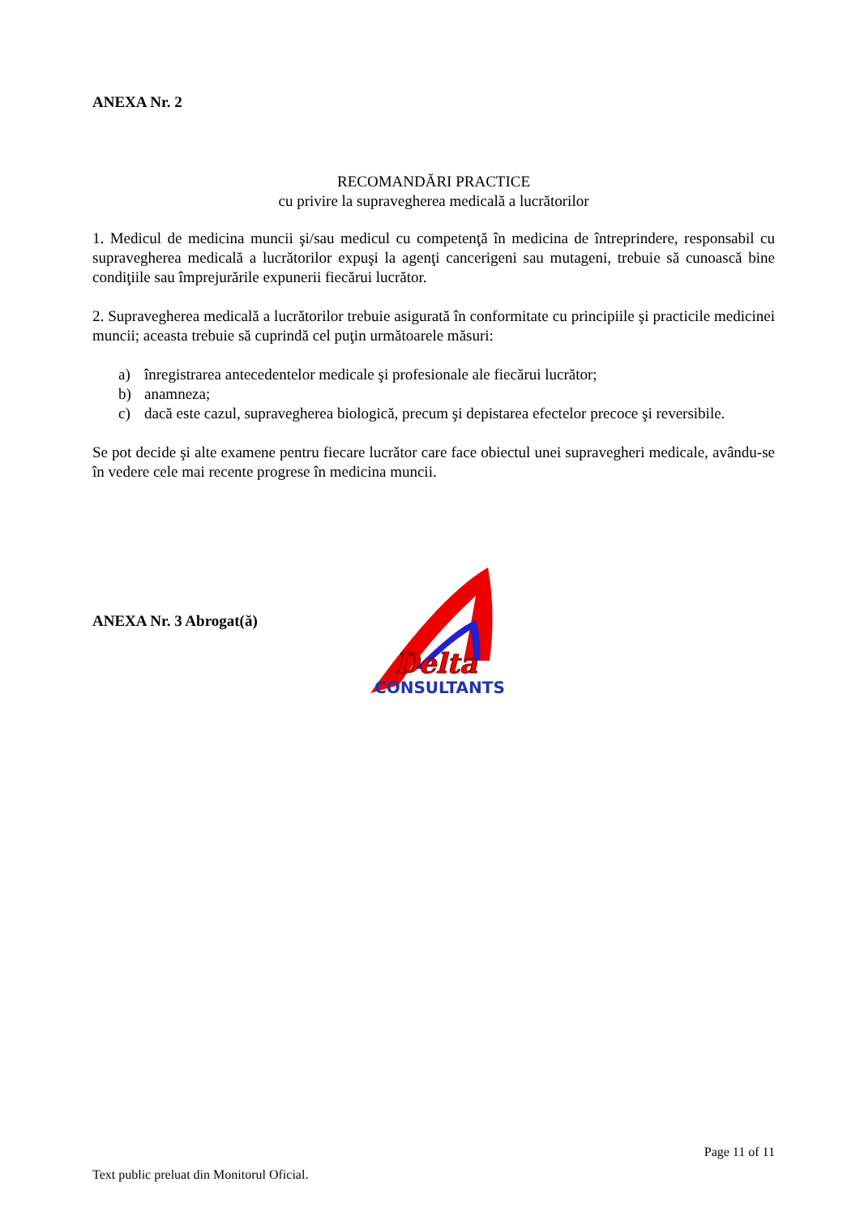ANEXA Nr. 2
RECOMANDĂRI PRACTICE
cu privire la supravegherea medicală a lucrătorilor
1. Medicul de medicina muncii şi/sau medicul cu competenţă în medicina de întreprindere, responsabil cu supravegherea medicală a lucrătorilor expuşi la agenţi cancerigeni sau mutageni, trebuie să cunoască bine condiţiile sau împrejurările expunerii fiecărui lucrător.
2. Supravegherea medicală a lucrătorilor trebuie asigurată în conformitate cu principiile şi practicile medicinei muncii; aceasta trebuie să cuprindă cel puţin următoarele măsuri:
a) înregistrarea antecedentelor medicale şi profesionale ale fiecărui lucrător;
b) anamneza;
c) dacă este cazul, supravegherea biologică, precum şi depistarea efectelor precoce şi reversibile.
Se pot decide şi alte examene pentru fiecare lucrător care face obiectul unei supravegheri medicale, avându-se în vedere cele mai recente progrese în medicina muncii.
ANEXA Nr. 3 Abrogat(ă)
Delta
CONSULTANTS
Page 11 of 11
Text public preluat din Monitorul Oficial.